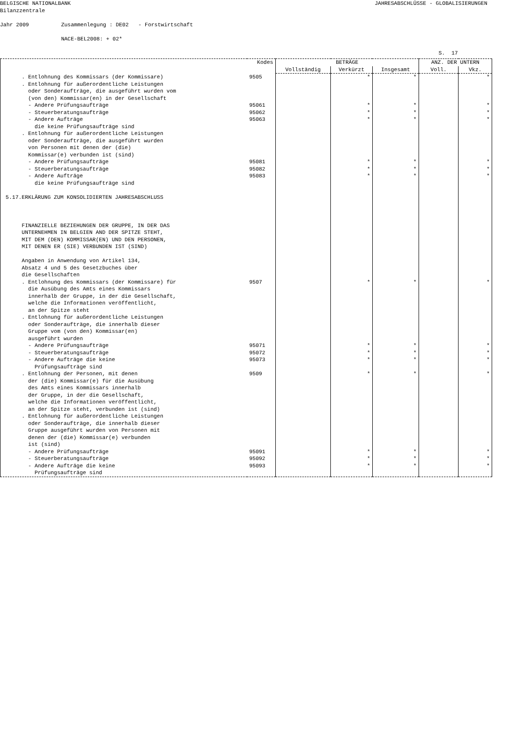BELGISCHE NATIONALBANK Bilanzzentrale
JAHRESABSCHLÜSSE - GLOBALISIERUNGEN
Jahr 2009 Zusammenlegung : DE02 - Forstwirtschaft NACE-BEL2008: + 02*
S. 17
| | Kodes | BETRÄGE | | | ANZ. DER UNTERN | |
| --- | --- | --- | --- | --- | --- | --- |
| | | Vollständig | Verkürzt | Insgesamt | Voll. | Vkz. |
| . Entlohnung des Kommissars (der Kommissare) | 9505 | | * | * | | * |
| . Entlohnung für außerordentliche Leistungen oder Sonderaufträge, die ausgeführt wurden vom (von den) Kommissar(en) in der Gesellschaft | | | | | | |
| - Andere Prüfungsaufträge | 95061 | | * | * | | * |
| - Steuerberatungsaufträge | 95062 | | * | * | | * |
| - Andere Aufträge die keine Prüfungsaufträge sind | 95063 | | * | * | | * |
| . Entlohnung für außerordentliche Leistungen oder Sonderaufträge, die ausgeführt wurden von Personen mit denen der (die) Kommissar(e) verbunden ist (sind) | | | | | | |
| - Andere Prüfungsaufträge | 95081 | | * | * | | * |
| - Steuerberatungsaufträge | 95082 | | * | * | | * |
| - Andere Aufträge die keine Prüfungsaufträge sind 5.17.ERKLÄRUNG ZUM KONSOLIDIERTEN JAHRESABSCHLUSS FINANZIELLE BEZIEHUNGEN DER GRUPPE, IN DER DAS UNTERNEHMEN IN BELGIEN AND DER SPITZE STEHT, MIT DEM (DEN) KOMMISSAR(EN) UND DEN PERSONEN, MIT DENEN ER (SIE) VERBUNDEN IST (SIND) Angaben in Anwendung von Artikel 134, Absatz 4 und 5 des Gesetzbuches über die Gesellschaften | 95083 | | * | * | | * |
| . Entlohnung des Kommissars (der Kommissare) für die Ausübung des Amts eines Kommissars innerhalb der Gruppe, in der die Gesellschaft, welche die Informationen veröffentlicht, an der Spitze steht . Entlohnung für außerordentliche Leistungen oder Sonderaufträge, die innerhalb dieser Gruppe vom (von den) Kommissar(en) ausgeführt wurden | 9507 | | * | * | | * |
| - Andere Prüfungsaufträge | 95071 | | * | * | | * |
| - Steuerberatungsaufträge | 95072 | | * | * | | * |
| - Andere Aufträge die keine Prüfungsaufträge sind | 95073 | | * | * | | * |
| . Entlohnung der Personen, mit denen der (die) Kommissar(e) für die Ausübung des Amts eines Kommissars innerhalb der Gruppe, in der die Gesellschaft, welche die Informationen veröffentlicht, an der Spitze steht, verbunden ist (sind) . Entlohnung für außerordentliche Leistungen oder Sonderaufträge, die innerhalb dieser Gruppe ausgeführt wurden von Personen mit denen der (die) Kommissar(e) verbunden ist (sind) | 9509 | | * | * | | * |
| - Andere Prüfungsaufträge | 95091 | | * | * | | * |
| - Steuerberatungsaufträge | 95092 | | * | * | | * |
| - Andere Aufträge die keine Prüfungsaufträge sind | 95093 | | * | * | | * |